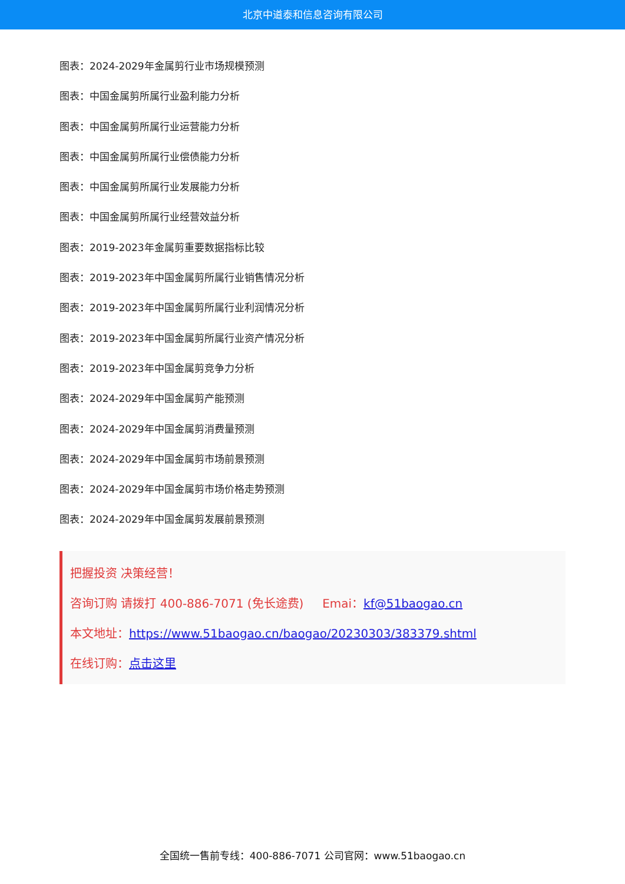北京中道泰和信息咨询有限公司
图表：2024-2029年金属剪行业市场规模预测
图表：中国金属剪所属行业盈利能力分析
图表：中国金属剪所属行业运营能力分析
图表：中国金属剪所属行业偿债能力分析
图表：中国金属剪所属行业发展能力分析
图表：中国金属剪所属行业经营效益分析
图表：2019-2023年金属剪重要数据指标比较
图表：2019-2023年中国金属剪所属行业销售情况分析
图表：2019-2023年中国金属剪所属行业利润情况分析
图表：2019-2023年中国金属剪所属行业资产情况分析
图表：2019-2023年中国金属剪竞争力分析
图表：2024-2029年中国金属剪产能预测
图表：2024-2029年中国金属剪消费量预测
图表：2024-2029年中国金属剪市场前景预测
图表：2024-2029年中国金属剪市场价格走势预测
图表：2024-2029年中国金属剪发展前景预测
把握投资 决策经营！
咨询订购 请拨打 400-886-7071 (免长途费) Emai：kf@51baogao.cn
本文地址：https://www.51baogao.cn/baogao/20230303/383379.shtml
在线订购：点击这里
全国统一售前专线：400-886-7071 公司官网：www.51baogao.cn